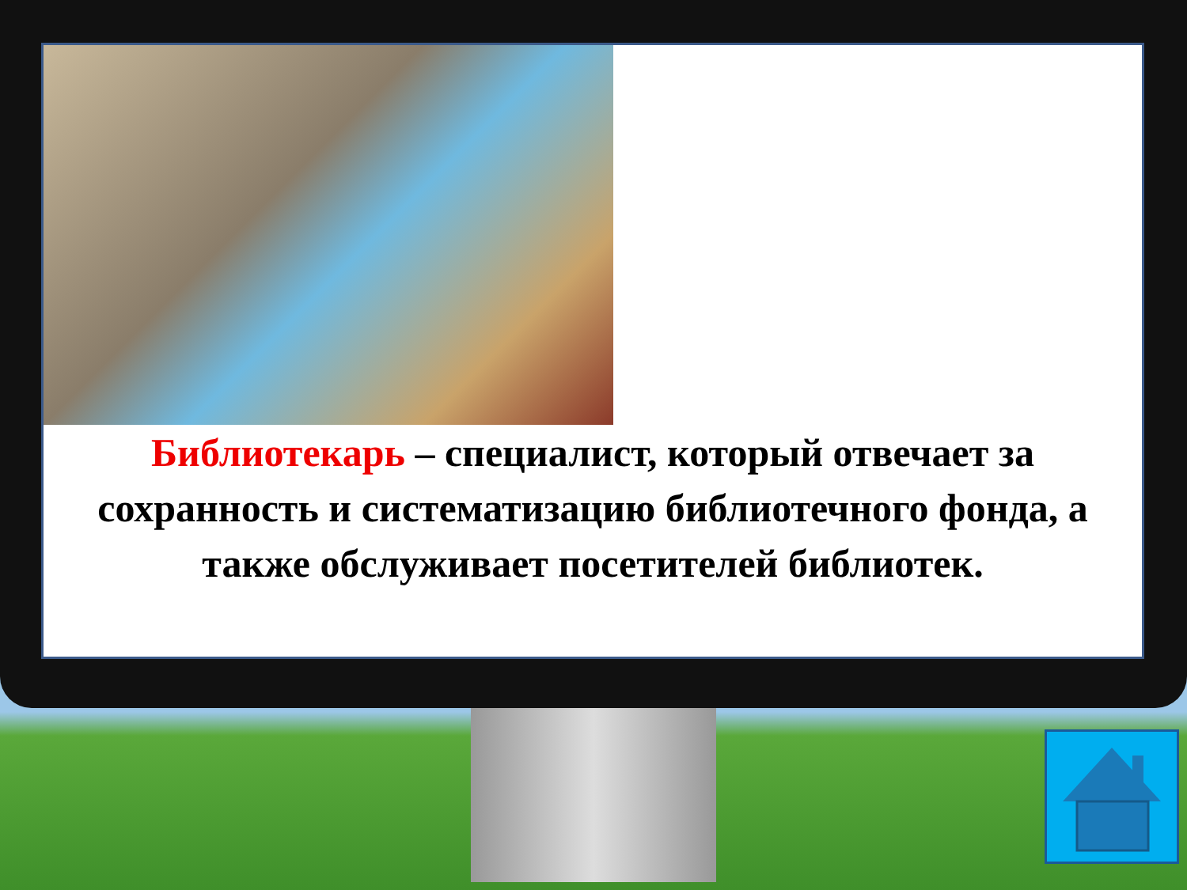Библиотекарь – специалист, который отвечает за сохранность и систематизацию библиотечного фонда, а также обслуживает посетителей библиотек.